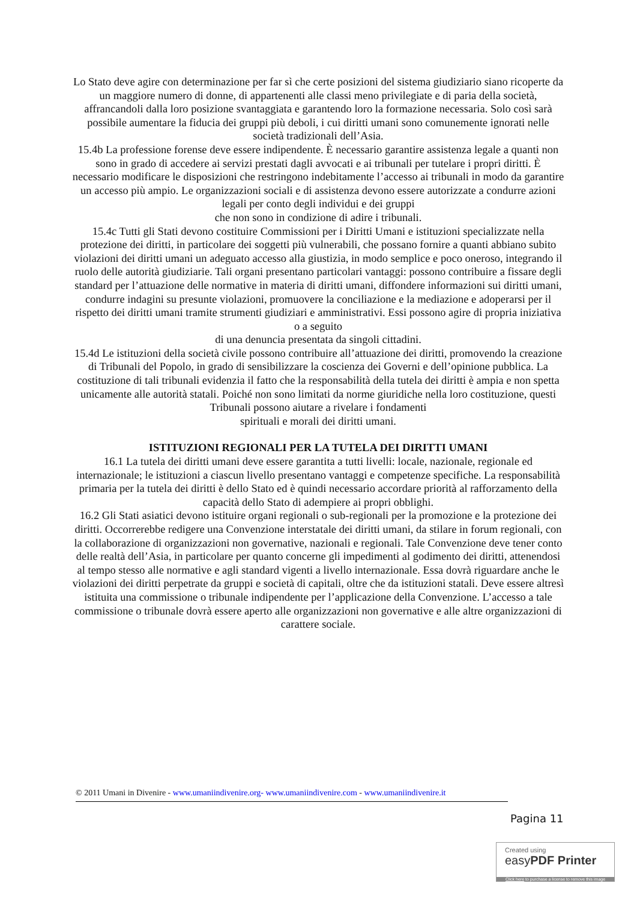Lo Stato deve agire con determinazione per far sì che certe posizioni del sistema giudiziario siano ricoperte da un maggiore numero di donne, di appartenenti alle classi meno privilegiate e di paria della società, affrancandoli dalla loro posizione svantaggiata e garantendo loro la formazione necessaria. Solo così sarà possibile aumentare la fiducia dei gruppi più deboli, i cui diritti umani sono comunemente ignorati nelle società tradizionali dell’Asia.
15.4b La professione forense deve essere indipendente. È necessario garantire assistenza legale a quanti non sono in grado di accedere ai servizi prestati dagli avvocati e ai tribunali per tutelare i propri diritti. È necessario modificare le disposizioni che restringono indebitamente l’accesso ai tribunali in modo da garantire un accesso più ampio. Le organizzazioni sociali e di assistenza devono essere autorizzate a condurre azioni legali per conto degli individui e dei gruppi
che non sono in condizione di adire i tribunali.
15.4c Tutti gli Stati devono costituire Commissioni per i Diritti Umani e istituzioni specializzate nella protezione dei diritti, in particolare dei soggetti più vulnerabili, che possano fornire a quanti abbiano subito violazioni dei diritti umani un adeguato accesso alla giustizia, in modo semplice e poco oneroso, integrando il ruolo delle autorità giudiziarie. Tali organi presentano particolari vantaggi: possono contribuire a fissare degli standard per l’attuazione delle normative in materia di diritti umani, diffondere informazioni sui diritti umani, condurre indagini su presunte violazioni, promuovere la conciliazione e la mediazione e adoperarsi per il rispetto dei diritti umani tramite strumenti giudiziari e amministrativi. Essi possono agire di propria iniziativa o a seguito
di una denuncia presentata da singoli cittadini.
15.4d Le istituzioni della società civile possono contribuire all’attuazione dei diritti, promovendo la creazione di Tribunali del Popolo, in grado di sensibilizzare la coscienza dei Governi e dell’opinione pubblica. La costituzione di tali tribunali evidenzia il fatto che la responsabilità della tutela dei diritti è ampia e non spetta unicamente alle autorità statali. Poiché non sono limitati da norme giuridiche nella loro costituzione, questi Tribunali possono aiutare a rivelare i fondamenti
spirituali e morali dei diritti umani.
ISTITUZIONI REGIONALI PER LA TUTELA DEI DIRITTI UMANI
16.1 La tutela dei diritti umani deve essere garantita a tutti livelli: locale, nazionale, regionale ed internazionale; le istituzioni a ciascun livello presentano vantaggi e competenze specifiche. La responsabilità primaria per la tutela dei diritti è dello Stato ed è quindi necessario accordare priorità al rafforzamento della capacità dello Stato di adempiere ai propri obblighi.
16.2 Gli Stati asiatici devono istituire organi regionali o sub-regionali per la promozione e la protezione dei diritti. Occorrerebbe redigere una Convenzione interstatale dei diritti umani, da stilare in forum regionali, con la collaborazione di organizzazioni non governative, nazionali e regionali. Tale Convenzione deve tener conto delle realtà dell’Asia, in particolare per quanto concerne gli impedimenti al godimento dei diritti, attenendosi al tempo stesso alle normative e agli standard vigenti a livello internazionale. Essa dovrà riguardare anche le violazioni dei diritti perpetrate da gruppi e società di capitali, oltre che da istituzioni statali. Deve essere altresì istituita una commissione o tribunale indipendente per l’applicazione della Convenzione. L’accesso a tale commissione o tribunale dovrà essere aperto alle organizzazioni non governative e alle altre organizzazioni di carattere sociale.
© 2011 Umani in Divenire - www.umaniindivenire.org- www.umaniindivenire.com - www.umaniindivenire.it
Pagina 11
Created using
easyPDF Printer
Click here to purchase a license to remove this image